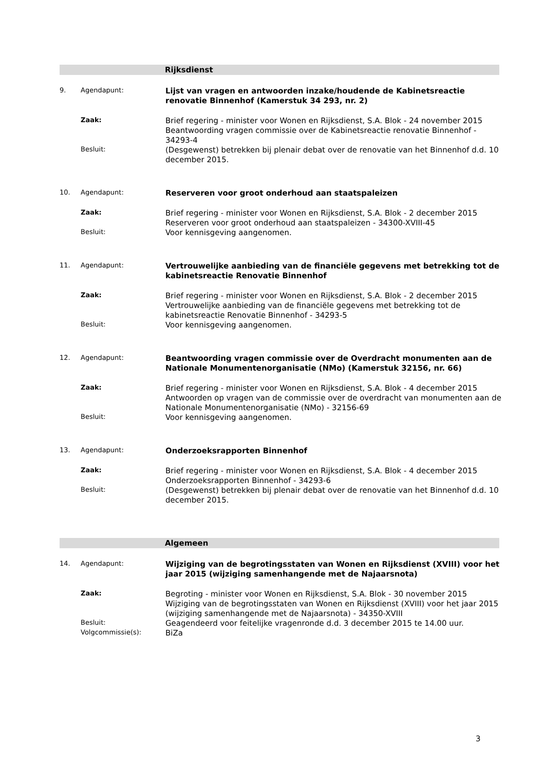Rijksdienst
9. Agendapunt:
Lijst van vragen en antwoorden inzake/houdende de Kabinetsreactie renovatie Binnenhof (Kamerstuk 34 293, nr. 2)
Zaak:
Brief regering - minister voor Wonen en Rijksdienst, S.A. Blok - 24 november 2015
Beantwoording vragen commissie over de Kabinetsreactie renovatie Binnenhof - 34293-4
Besluit:
(Desgewenst) betrekken bij plenair debat over de renovatie van het Binnenhof d.d. 10 december 2015.
10. Agendapunt:
Reserveren voor groot onderhoud aan staatspaleizen
Zaak:
Brief regering - minister voor Wonen en Rijksdienst, S.A. Blok - 2 december 2015
Reserveren voor groot onderhoud aan staatspaleizen - 34300-XVIII-45
Besluit:
Voor kennisgeving aangenomen.
11. Agendapunt:
Vertrouwelijke aanbieding van de financiële gegevens met betrekking tot de kabinetsreactie Renovatie Binnenhof
Zaak:
Brief regering - minister voor Wonen en Rijksdienst, S.A. Blok - 2 december 2015
Vertrouwelijke aanbieding van de financiële gegevens met betrekking tot de kabinetsreactie Renovatie Binnenhof - 34293-5
Besluit:
Voor kennisgeving aangenomen.
12. Agendapunt:
Beantwoording vragen commissie over de Overdracht monumenten aan de Nationale Monumentenorganisatie (NMo) (Kamerstuk 32156, nr. 66)
Zaak:
Brief regering - minister voor Wonen en Rijksdienst, S.A. Blok - 4 december 2015
Antwoorden op vragen van de commissie over de overdracht van monumenten aan de Nationale Monumentenorganisatie (NMo) - 32156-69
Besluit:
Voor kennisgeving aangenomen.
13. Agendapunt:
Onderzoeksrapporten Binnenhof
Zaak:
Brief regering - minister voor Wonen en Rijksdienst, S.A. Blok - 4 december 2015
Onderzoeksrapporten Binnenhof - 34293-6
Besluit:
(Desgewenst) betrekken bij plenair debat over de renovatie van het Binnenhof d.d. 10 december 2015.
Algemeen
14. Agendapunt:
Wijziging van de begrotingsstaten van Wonen en Rijksdienst (XVIII) voor het jaar 2015 (wijziging samenhangende met de Najaarsnota)
Zaak:
Begroting - minister voor Wonen en Rijksdienst, S.A. Blok - 30 november 2015
Wijziging van de begrotingsstaten van Wonen en Rijksdienst (XVIII) voor het jaar 2015 (wijziging samenhangende met de Najaarsnota) - 34350-XVIII
Besluit:
Geagendeerd voor feitelijke vragenronde d.d. 3 december 2015 te 14.00 uur.
Volgcommissie(s):
BiZa
3